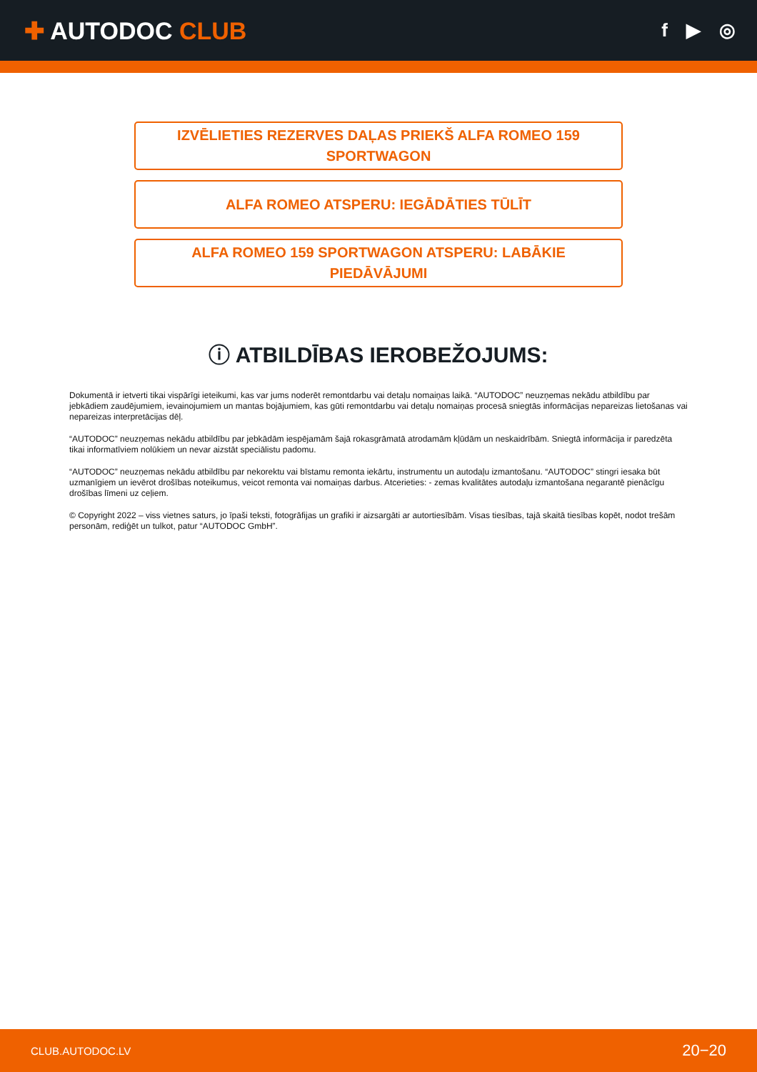✚ AUTODOC CLUB
f ▶ ◎
IZVĒLIETIES REZERVES DAĻAS PRIEKŠ ALFA ROMEO 159
SPORTWAGON
ALFA ROMEO ATSPERU: IEGĀDĀTIES TŪLĪT
ALFA ROMEO 159 SPORTWAGON ATSPERU: LABĀKIE
PIEDĀVĀJUMI
ⓘ ATBILDĪBAS IEROBEŽOJUMS:
Dokumentā ir ietverti tikai vispārīgi ieteikumi, kas var jums noderēt remontdarbu vai detaļu nomaiņas laikā. “AUTODOC” neuzņemas nekādu atbildību par jebkādiem zaudējumiem, ievainojumiem un mantas bojājumiem, kas gūti remontdarbu vai detaļu nomaiņas procesā sniegtās informācijas nepareizas lietošanas vai nepareizas interpretācijas dēļ.
“AUTODOC” neuzņemas nekādu atbildību par jebkādām iespējamām šajā rokasgrāmatā atrodamām kļūdām un neskaidrībām. Sniegtā informācija ir paredzēta tikai informatīviem nolūkiem un nevar aizstāt speciālistu padomu.
“AUTODOC” neuzņemas nekādu atbildību par nekorektu vai bīstamu remonta iekārtu, instrumentu un autodaļu izmantošanu. “AUTODOC” stingri iesaka būt uzmanīgiem un ievērot drošības noteikumus, veicot remonta vai nomaiņas darbus. Atcerieties: - zemas kvalitātes autodaļu izmantošana negarantē pienācīgu drošības līmeni uz ceļiem.
© Copyright 2022 – viss vietnes saturs, jo īpaši teksti, fotogrāfijas un grafiki ir aizsargāti ar autortiesībām. Visas tiesības, tajā skaitā tiesības kopēt, nodot trešām personām, rediģēt un tulkot, patur “AUTODOC GmbH”.
CLUB.AUTODOC.LV 20−20